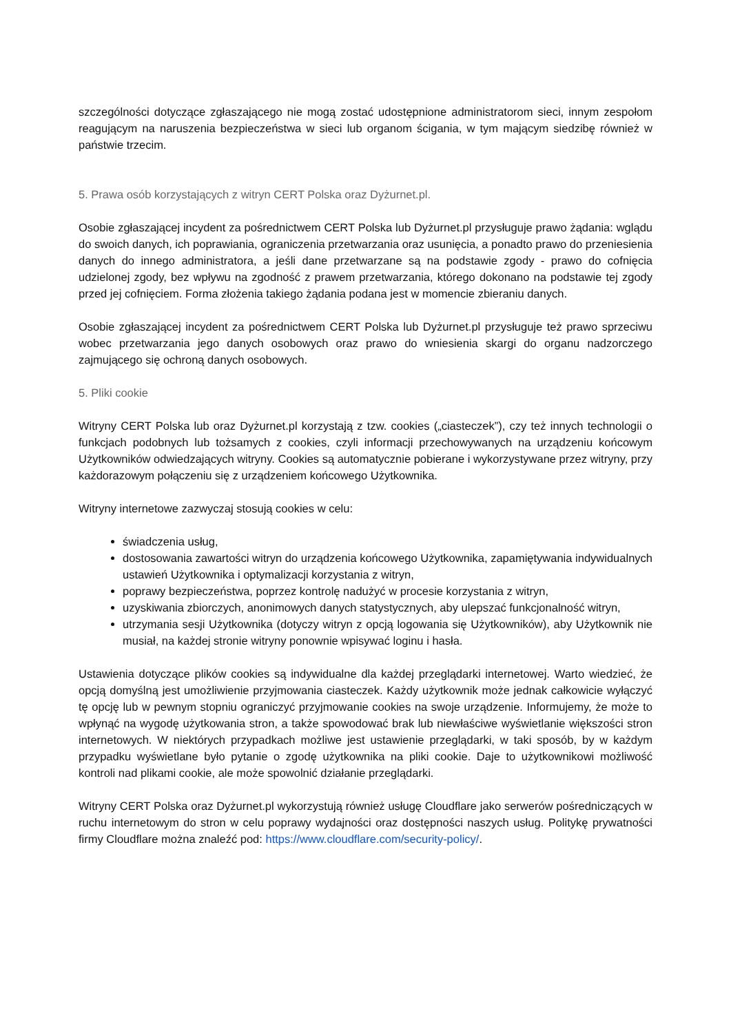szczególności dotyczące zgłaszającego nie mogą zostać udostępnione administratorom sieci, innym zespołom reagującym na naruszenia bezpieczeństwa w sieci lub organom ścigania, w tym mającym siedzibę również w państwie trzecim.
5. Prawa osób korzystających z witryn CERT Polska oraz Dyżurnet.pl.
Osobie zgłaszającej incydent za pośrednictwem CERT Polska lub Dyżurnet.pl przysługuje prawo żądania: wglądu do swoich danych, ich poprawiania, ograniczenia przetwarzania oraz usunięcia, a ponadto prawo do przeniesienia danych do innego administratora, a jeśli dane przetwarzane są na podstawie zgody - prawo do cofnięcia udzielonej zgody, bez wpływu na zgodność z prawem przetwarzania, którego dokonano na podstawie tej zgody przed jej cofnięciem. Forma złożenia takiego żądania podana jest w momencie zbieraniu danych.
Osobie zgłaszającej incydent za pośrednictwem CERT Polska lub Dyżurnet.pl przysługuje też prawo sprzeciwu wobec przetwarzania jego danych osobowych oraz prawo do wniesienia skargi do organu nadzorczego zajmującego się ochroną danych osobowych.
5. Pliki cookie
Witryny CERT Polska lub oraz Dyżurnet.pl korzystają z tzw. cookies („ciasteczek”), czy też innych technologii o funkcjach podobnych lub tożsamych z cookies, czyli informacji przechowywanych na urządzeniu końcowym Użytkowników odwiedzających witryny. Cookies są automatycznie pobierane i wykorzystywane przez witryny, przy każdorazowym połączeniu się z urządzeniem końcowego Użytkownika.
Witryny internetowe zazwyczaj stosują cookies w celu:
świadczenia usług,
dostosowania zawartości witryn do urządzenia końcowego Użytkownika, zapamiętywania indywidualnych ustawień Użytkownika i optymalizacji korzystania z witryn,
poprawy bezpieczeństwa, poprzez kontrolę nadużyć w procesie korzystania z witryn,
uzyskiwania zbiorczych, anonimowych danych statystycznych, aby ulepszać funkcjonalność witryn,
utrzymania sesji Użytkownika (dotyczy witryn z opcją logowania się Użytkowników), aby Użytkownik nie musiał, na każdej stronie witryny ponownie wpisywać loginu i hasła.
Ustawienia dotyczące plików cookies są indywidualne dla każdej przeglądarki internetowej. Warto wiedzieć, że opcją domyślną jest umożliwienie przyjmowania ciasteczek. Każdy użytkownik może jednak całkowicie wyłączyć tę opcję lub w pewnym stopniu ograniczyć przyjmowanie cookies na swoje urządzenie. Informujemy, że może to wpłynąć na wygodę użytkowania stron, a także spowodować brak lub niewłaściwe wyświetlanie większości stron internetowych. W niektórych przypadkach możliwe jest ustawienie przeglądarki, w taki sposób, by w każdym przypadku wyświetlane było pytanie o zgodę użytkownika na pliki cookie. Daje to użytkownikowi możliwość kontroli nad plikami cookie, ale może spowolnić działanie przeglądarki.
Witryny CERT Polska oraz Dyżurnet.pl wykorzystują również usługę Cloudflare jako serwerów pośredniczących w ruchu internetowym do stron w celu poprawy wydajności oraz dostępności naszych usług. Politykę prywatności firmy Cloudflare można znaleźć pod: https://www.cloudflare.com/security-policy/.